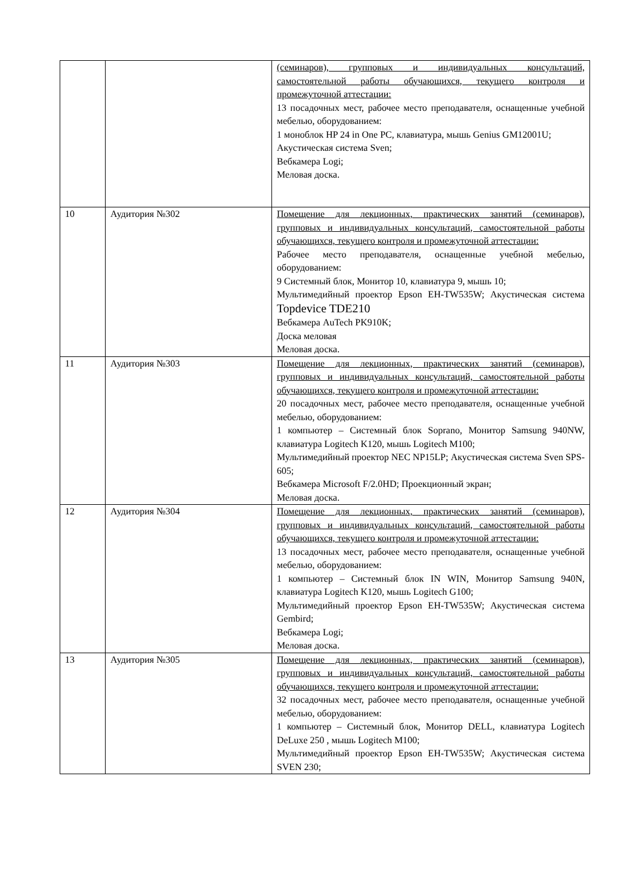| | | (семинаров), групповых и индивидуальных консультаций, самостоятельной работы обучающихся, текущего контроля и промежуточной аттестации: 13 посадочных мест, рабочее место преподавателя, оснащенные учебной мебелью, оборудованием: 1 моноблок HP 24 in One PC, клавиатура, мышь Genius GM12001U; Акустическая система Sven; Вебкамера Logi; Меловая доска. |
| 10 | Аудитория №302 | Помещение для лекционных, практических занятий (семинаров), групповых и индивидуальных консультаций, самостоятельной работы обучающихся, текущего контроля и промежуточной аттестации: Рабочее место преподавателя, оснащенные учебной мебелью, оборудованием: 9 Системный блок, Монитор 10, клавиатура 9, мышь 10; Мультимедийный проектор Epson EH-TW535W; Акустическая система Topdevice TDE210 Вебкамера AuTech PK910K; Доска меловая Меловая доска. |
| 11 | Аудитория №303 | Помещение для лекционных, практических занятий (семинаров), групповых и индивидуальных консультаций, самостоятельной работы обучающихся, текущего контроля и промежуточной аттестации: 20 посадочных мест, рабочее место преподавателя, оснащенные учебной мебелью, оборудованием: 1 компьютер – Системный блок Soprano, Монитор Samsung 940NW, клавиатура Logitech K120, мышь Logitech M100; Мультимедийный проектор NEC NP15LP; Акустическая система Sven SPS-605; Вебкамера Microsoft F/2.0HD; Проекционный экран; Меловая доска. |
| 12 | Аудитория №304 | Помещение для лекционных, практических занятий (семинаров), групповых и индивидуальных консультаций, самостоятельной работы обучающихся, текущего контроля и промежуточной аттестации: 13 посадочных мест, рабочее место преподавателя, оснащенные учебной мебелью, оборудованием: 1 компьютер – Системный блок IN WIN, Монитор Samsung 940N, клавиатура Logitech K120, мышь Logitech G100; Мультимедийный проектор Epson EH-TW535W; Акустическая система Gembird; Вебкамера Logi; Меловая доска. |
| 13 | Аудитория №305 | Помещение для лекционных, практических занятий (семинаров), групповых и индивидуальных консультаций, самостоятельной работы обучающихся, текущего контроля и промежуточной аттестации: 32 посадочных мест, рабочее место преподавателя, оснащенные учебной мебелью, оборудованием: 1 компьютер – Системный блок, Монитор DELL, клавиатура Logitech DeLuxe 250 , мышь Logitech M100; Мультимедийный проектор Epson EH-TW535W; Акустическая система SVEN 230; |